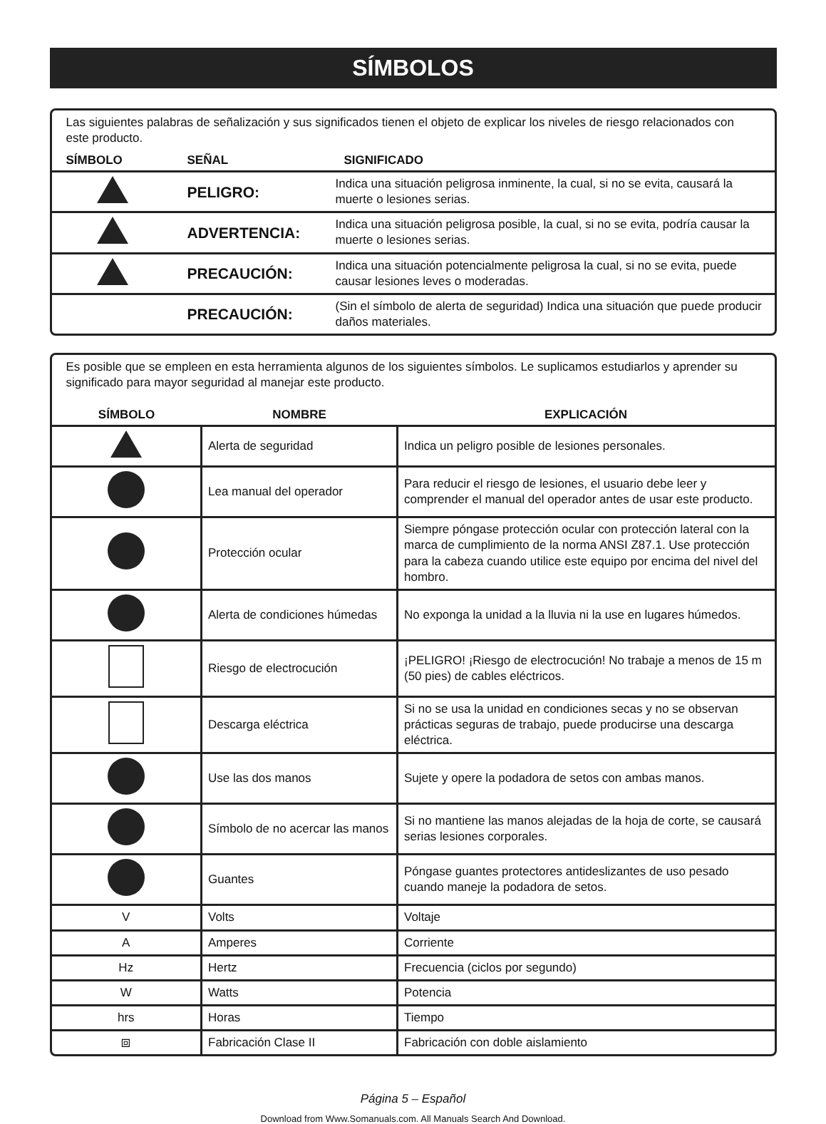SÍMBOLOS
Las siguientes palabras de señalización y sus significados tienen el objeto de explicar los niveles de riesgo relacionados con este producto.
| SÍMBOLO | SEÑAL | SIGNIFICADO |
| --- | --- | --- |
| | PELIGRO: | Indica una situación peligrosa inminente, la cual, si no se evita, causará la muerte o lesiones serias. |
| | ADVERTENCIA: | Indica una situación peligrosa posible, la cual, si no se evita, podría causar la muerte o lesiones serias. |
| | PRECAUCIÓN: | Indica una situación potencialmente peligrosa la cual, si no se evita, puede causar lesiones leves o moderadas. |
| | PRECAUCIÓN: | (Sin el símbolo de alerta de seguridad) Indica una situación que puede producir daños materiales. |
Es posible que se empleen en esta herramienta algunos de los siguientes símbolos. Le suplicamos estudiarlos y aprender su significado para mayor seguridad al manejar este producto.
| SÍMBOLO | NOMBRE | EXPLICACIÓN |
| --- | --- | --- |
| | Alerta de seguridad | Indica un peligro posible de lesiones personales. |
| | Lea manual del operador | Para reducir el riesgo de lesiones, el usuario debe leer y comprender el manual del operador antes de usar este producto. |
| | Protección ocular | Siempre póngase protección ocular con protección lateral con la marca de cumplimiento de la norma ANSI Z87.1. Use protección para la cabeza cuando utilice este equipo por encima del nivel del hombro. |
| | Alerta de condiciones húmedas | No exponga la unidad a la lluvia ni la use en lugares húmedos. |
| | Riesgo de electrocución | ¡PELIGRO! ¡Riesgo de electrocución! No trabaje a menos de 15 m (50 pies) de cables eléctricos. |
| | Descarga eléctrica | Si no se usa la unidad en condiciones secas y no se observan prácticas seguras de trabajo, puede producirse una descarga eléctrica. |
| | Use las dos manos | Sujete y opere la podadora de setos con ambas manos. |
| | Símbolo de no acercar las manos | Si no mantiene las manos alejadas de la hoja de corte, se causará serias lesiones corporales. |
| | Guantes | Póngase guantes protectores antideslizantes de uso pesado cuando maneje la podadora de setos. |
| V | Volts | Voltaje |
| A | Amperes | Corriente |
| Hz | Hertz | Frecuencia (ciclos por segundo) |
| W | Watts | Potencia |
| hrs | Horas | Tiempo |
| ⧈ | Fabricación Clase II | Fabricación con doble aislamiento |
Página 5 – Español
Download from Www.Somanuals.com. All Manuals Search And Download.